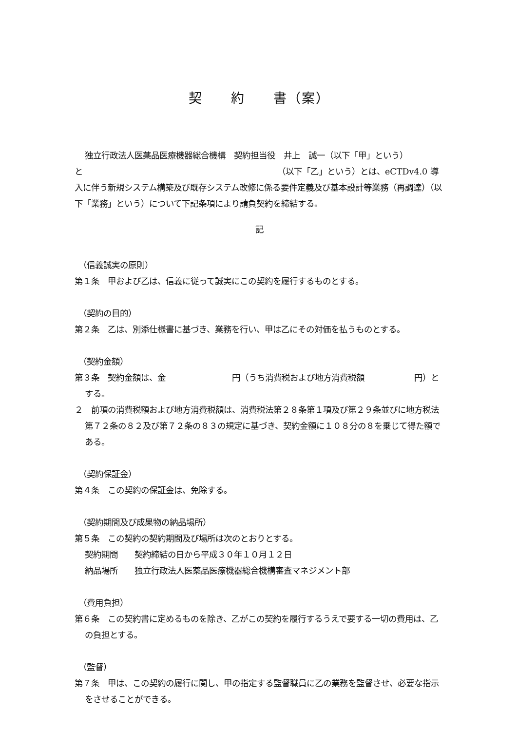契　　約　　書（案）
独立行政法人医薬品医療機器総合機構　契約担当役　井上　誠一（以下「甲」という）
と　　　　　　　　　　　　　　　　　　　　　　　　（以下「乙」という）とは、eCTDv4.0 導入に伴う新規システム構築及び既存システム改修に係る要件定義及び基本設計等業務（再調達）（以下「業務」という）について下記条項により請負契約を締結する。
記
（信義誠実の原則）
第１条　甲および乙は、信義に従って誠実にこの契約を履行するものとする。
（契約の目的）
第２条　乙は、別添仕様書に基づき、業務を行い、甲は乙にその対価を払うものとする。
（契約金額）
第３条　契約金額は、金　　　　　　　　円（うち消費税および地方消費税額　　　　　　円）とする。
２　前項の消費税額および地方消費税額は、消費税法第２８条第１項及び第２９条並びに地方税法第７２条の８２及び第７２条の８３の規定に基づき、契約金額に１０８分の８を乗じて得た額である。
（契約保証金）
第４条　この契約の保証金は、免除する。
（契約期間及び成果物の納品場所）
第５条　この契約の契約期間及び場所は次のとおりとする。
契約期間　　契約締結の日から平成３０年１０月１２日
納品場所　　独立行政法人医薬品医療機器総合機構審査マネジメント部
（費用負担）
第６条　この契約書に定めるものを除き、乙がこの契約を履行するうえで要する一切の費用は、乙の負担とする。
（監督）
第７条　甲は、この契約の履行に関し、甲の指定する監督職員に乙の業務を監督させ、必要な指示をさせることができる。